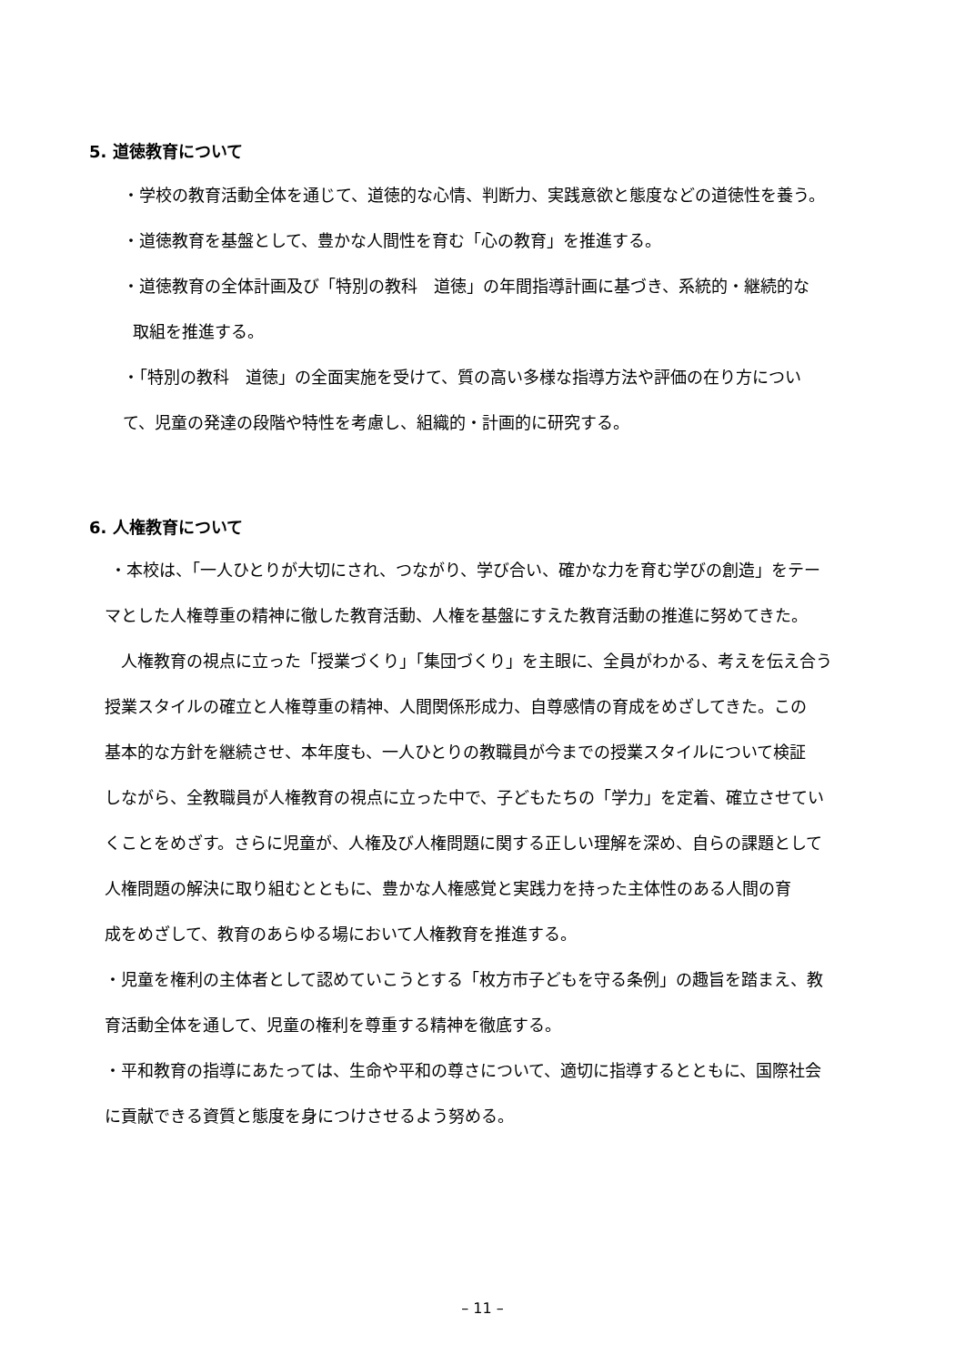5. 道徳教育について
・学校の教育活動全体を通じて、道徳的な心情、判断力、実践意欲と態度などの道徳性を養う。
・道徳教育を基盤として、豊かな人間性を育む「心の教育」を推進する。
・道徳教育の全体計画及び「特別の教科　道徳」の年間指導計画に基づき、系統的・継続的な
取組を推進する。
・「特別の教科　道徳」の全面実施を受けて、質の高い多様な指導方法や評価の在り方につい
て、児童の発達の段階や特性を考慮し、組織的・計画的に研究する。
6. 人権教育について
・本校は、「一人ひとりが大切にされ、つながり、学び合い、確かな力を育む学びの創造」をテー
マとした人権尊重の精神に徹した教育活動、人権を基盤にすえた教育活動の推進に努めてきた。
　人権教育の視点に立った「授業づくり」「集団づくり」を主眼に、全員がわかる、考えを伝え合う
授業スタイルの確立と人権尊重の精神、人間関係形成力、自尊感情の育成をめざしてきた。この
基本的な方針を継続させ、本年度も、一人ひとりの教職員が今までの授業スタイルについて検証
しながら、全教職員が人権教育の視点に立った中で、子どもたちの「学力」を定着、確立させてい
くことをめざす。さらに児童が、人権及び人権問題に関する正しい理解を深め、自らの課題として
人権問題の解決に取り組むとともに、豊かな人権感覚と実践力を持った主体性のある人間の育
成をめざして、教育のあらゆる場において人権教育を推進する。
・児童を権利の主体者として認めていこうとする「枚方市子どもを守る条例」の趣旨を踏まえ、教
育活動全体を通して、児童の権利を尊重する精神を徹底する。
・平和教育の指導にあたっては、生命や平和の尊さについて、適切に指導するとともに、国際社会
に貢献できる資質と態度を身につけさせるよう努める。
– 11 –